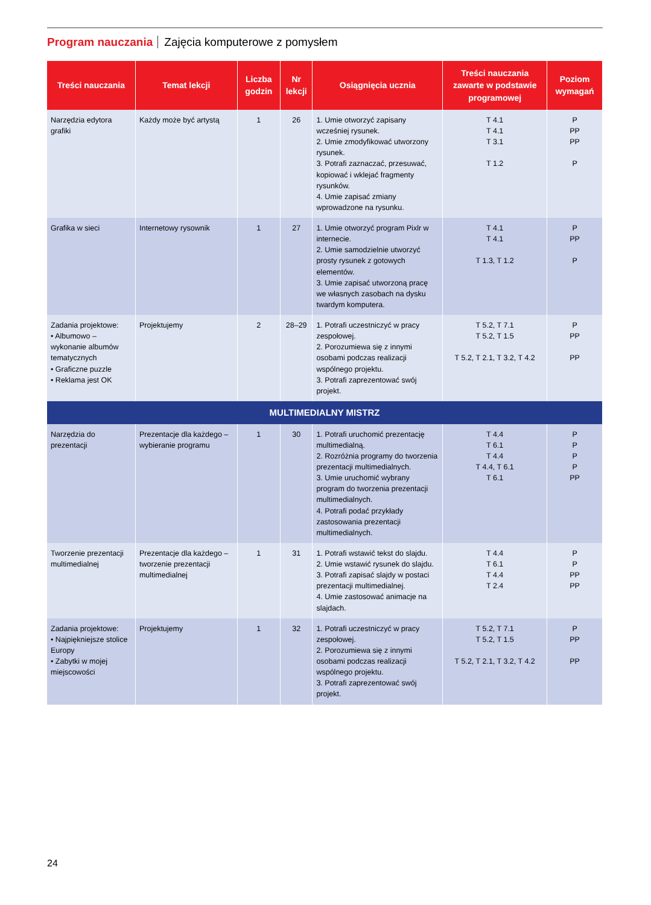Program nauczania Zajęcia komputerowe z pomysłem
| Treści nauczania | Temat lekcji | Liczba godzin | Nr lekcji | Osiągnięcia ucznia | Treści nauczania zawarte w podstawie programowej | Poziom wymagań |
| --- | --- | --- | --- | --- | --- | --- |
| Narzędzia edytora grafiki | Każdy może być artystą | 1 | 26 | 1. Umie otworzyć zapisany wcześniej rysunek. 2. Umie zmodyfikować utworzony rysunek. 3. Potrafi zaznaczać, przesuwać, kopiować i wklejać fragmenty rysunków. 4. Umie zapisać zmiany wprowadzone na rysunku. | T 4.1 T 4.1 T 3.1 T 1.2 | P PP PP P |
| Grafika w sieci | Internetowy rysownik | 1 | 27 | 1. Umie otworzyć program Pixlr w internecie. 2. Umie samodzielnie utworzyć prosty rysunek z gotowych elementów. 3. Umie zapisać utworzoną pracę we własnych zasobach na dysku twardym komputera. | T 4.1 T 4.1 T 1.3, T 1.2 | P PP P |
| Zadania projektowe: • Albumowo – wykonanie albumów tematycznych • Graficzne puzzle • Reklama jest OK | Projektujemy | 2 | 28–29 | 1. Potrafi uczestniczyć w pracy zespołowej. 2. Porozumiewa się z innymi osobami podczas realizacji wspólnego projektu. 3. Potrafi zaprezentować swój projekt. | T 5.2, T 7.1 T 5.2, T 1.5 T 5.2, T 2.1, T 3.2, T 4.2 | P PP PP |
| MULTIMEDIALNY MISTRZ | | | | | | |
| Narzędzia do prezentacji | Prezentacje dla każdego – wybieranie programu | 1 | 30 | 1. Potrafi uruchomić prezentację multimedialną. 2. Rozróżnia programy do tworzenia prezentacji multimedialnych. 3. Umie uruchomić wybrany program do tworzenia prezentacji multimedialnych. 4. Potrafi podać przykłady zastosowania prezentacji multimedialnych. | T 4.4 T 6.1 T 4.4 T 4.4, T 6.1 T 6.1 | P P P P PP |
| Tworzenie prezentacji multimedialnej | Prezentacje dla każdego – tworzenie prezentacji multimedialnej | 1 | 31 | 1. Potrafi wstawić tekst do slajdu. 2. Umie wstawić rysunek do slajdu. 3. Potrafi zapisać slajdy w postaci prezentacji multimedialnej. 4. Umie zastosować animacje na slajdach. | T 4.4 T 6.1 T 4.4 T 2.4 | P P PP PP |
| Zadania projektowe: • Najpiękniejsze stolice Europy • Zabytki w mojej miejscowości | Projektujemy | 1 | 32 | 1. Potrafi uczestniczyć w pracy zespołowej. 2. Porozumiewa się z innymi osobami podczas realizacji wspólnego projektu. 3. Potrafi zaprezentować swój projekt. | T 5.2, T 7.1 T 5.2, T 1.5 T 5.2, T 2.1, T 3.2, T 4.2 | P PP PP |
24